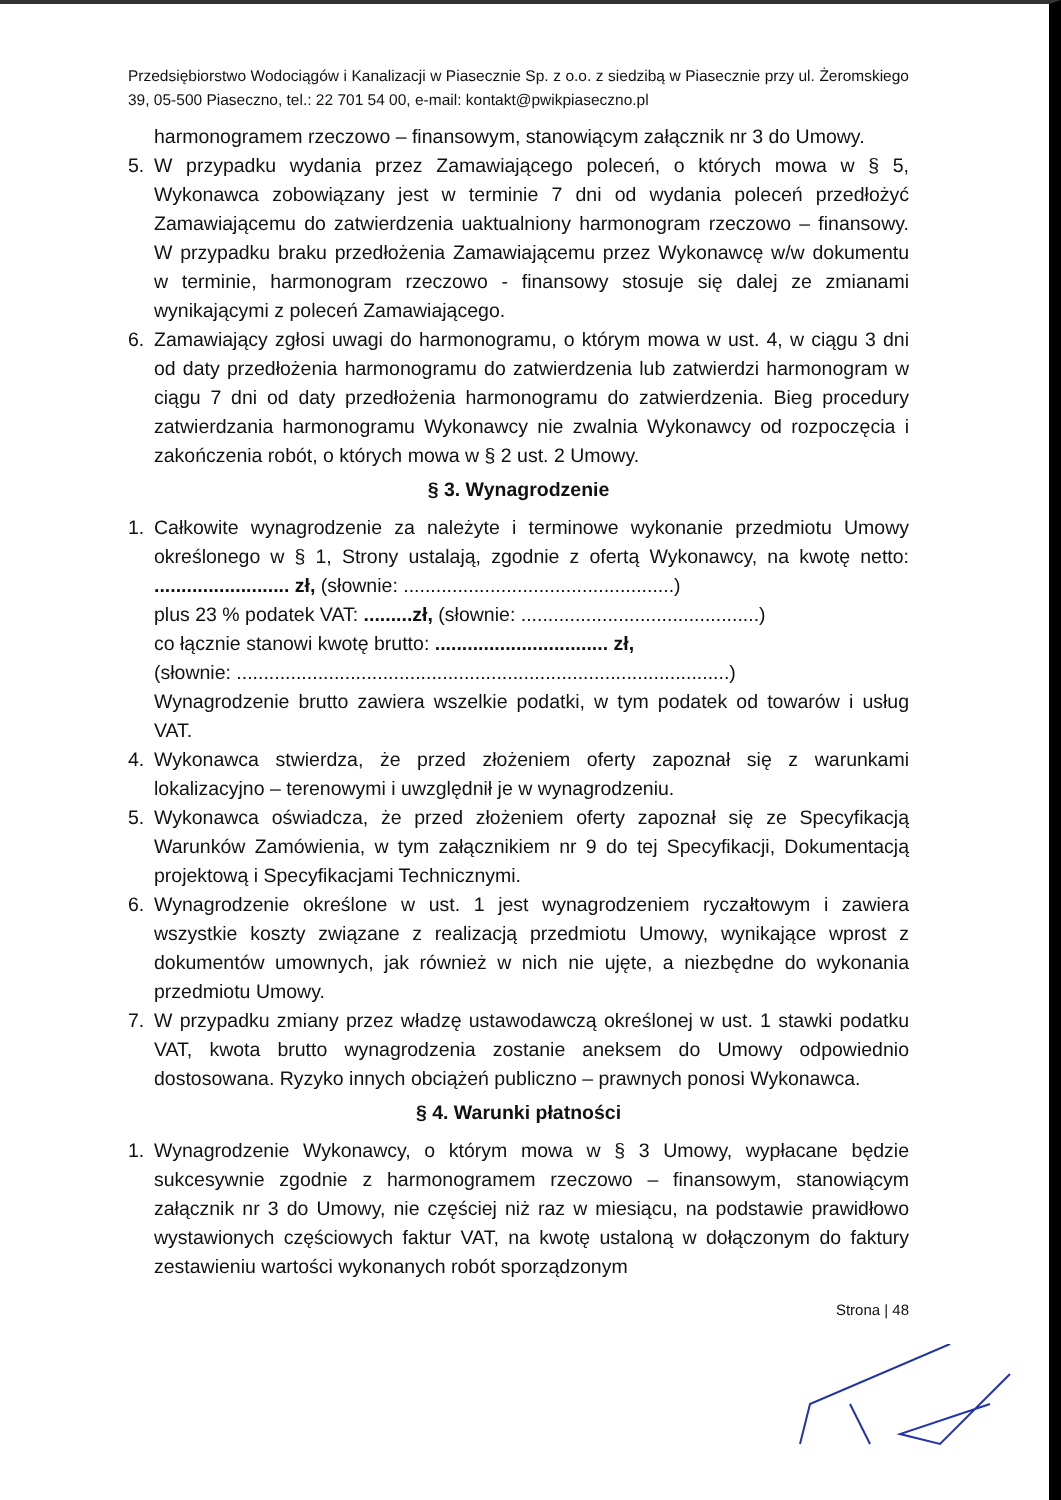Przedsiębiorstwo Wodociągów i Kanalizacji w Piasecznie Sp. z o.o. z siedzibą w Piasecznie przy ul. Żeromskiego 39, 05-500 Piaseczno, tel.: 22 701 54 00, e-mail: kontakt@pwikpiaseczno.pl
harmonogramem rzeczowo – finansowym, stanowiącym załącznik nr 3 do Umowy.
5. W przypadku wydania przez Zamawiającego poleceń, o których mowa w § 5, Wykonawca zobowiązany jest w terminie 7 dni od wydania poleceń przedłożyć Zamawiającemu do zatwierdzenia uaktualniony harmonogram rzeczowo – finansowy. W przypadku braku przedłożenia Zamawiającemu przez Wykonawcę w/w dokumentu w terminie, harmonogram rzeczowo - finansowy stosuje się dalej ze zmianami wynikającymi z poleceń Zamawiającego.
6. Zamawiający zgłosi uwagi do harmonogramu, o którym mowa w ust. 4, w ciągu 3 dni od daty przedłożenia harmonogramu do zatwierdzenia lub zatwierdzi harmonogram w ciągu 7 dni od daty przedłożenia harmonogramu do zatwierdzenia. Bieg procedury zatwierdzania harmonogramu Wykonawcy nie zwalnia Wykonawcy od rozpoczęcia i zakończenia robót, o których mowa w § 2 ust. 2 Umowy.
§ 3. Wynagrodzenie
1. Całkowite wynagrodzenie za należyte i terminowe wykonanie przedmiotu Umowy określonego w § 1, Strony ustalają, zgodnie z ofertą Wykonawcy, na kwotę netto: ......................... zł, (słownie: ..................................................)
plus 23 % podatek VAT: .........zł, (słownie: ............................................)
co łącznie stanowi kwotę brutto: ................................ zł,
(słownie: ...........................................................................................)
Wynagrodzenie brutto zawiera wszelkie podatki, w tym podatek od towarów i usług VAT.
4. Wykonawca stwierdza, że przed złożeniem oferty zapoznał się z warunkami lokalizacyjno – terenowymi i uwzględnił je w wynagrodzeniu.
5. Wykonawca oświadcza, że przed złożeniem oferty zapoznał się ze Specyfikacją Warunków Zamówienia, w tym załącznikiem nr 9 do tej Specyfikacji, Dokumentacją projektową i Specyfikacjami Technicznymi.
6. Wynagrodzenie określone w ust. 1 jest wynagrodzeniem ryczałtowym i zawiera wszystkie koszty związane z realizacją przedmiotu Umowy, wynikające wprost z dokumentów umownych, jak również w nich nie ujęte, a niezbędne do wykonania przedmiotu Umowy.
7. W przypadku zmiany przez władzę ustawodawczą określonej w ust. 1 stawki podatku VAT, kwota brutto wynagrodzenia zostanie aneksem do Umowy odpowiednio dostosowana. Ryzyko innych obciążeń publiczno – prawnych ponosi Wykonawca.
§ 4. Warunki płatności
1. Wynagrodzenie Wykonawcy, o którym mowa w § 3 Umowy, wypłacane będzie sukcesywnie zgodnie z harmonogramem rzeczowo – finansowym, stanowiącym załącznik nr 3 do Umowy, nie częściej niż raz w miesiącu, na podstawie prawidłowo wystawionych częściowych faktur VAT, na kwotę ustaloną w dołączonym do faktury zestawieniu wartości wykonanych robót sporządzonym
Strona | 48